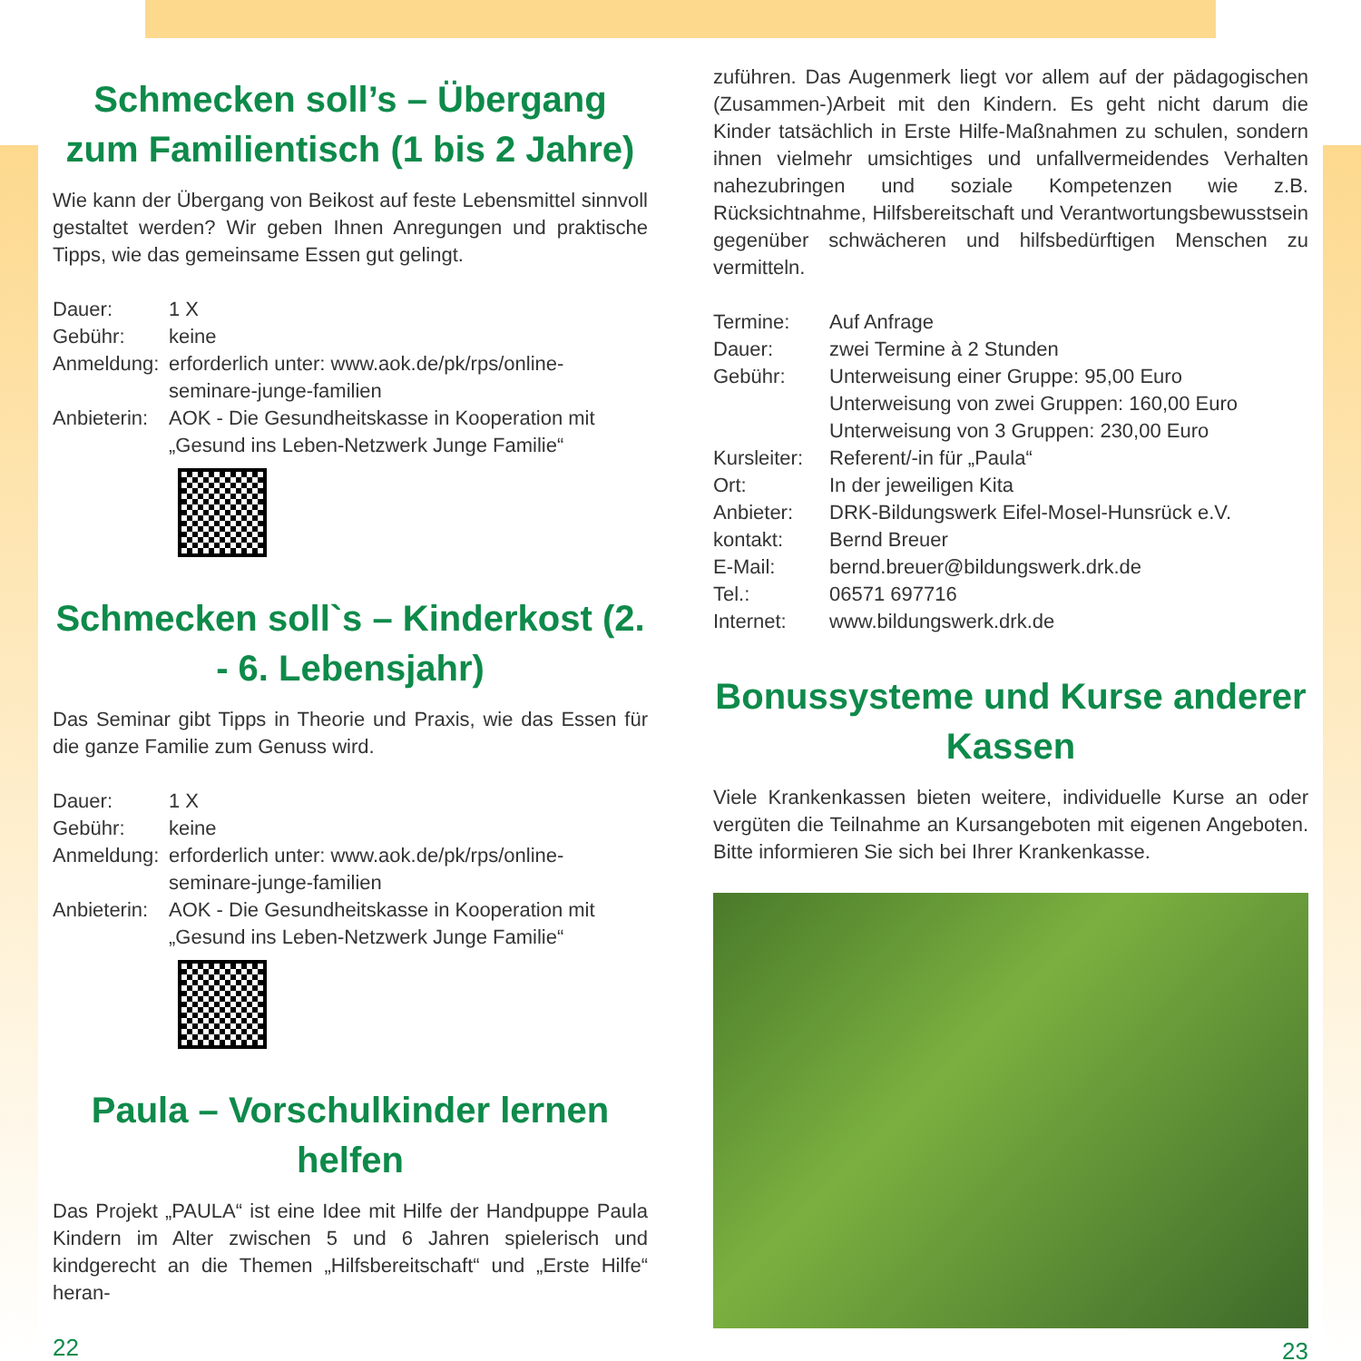Schmecken soll’s – Übergang zum Familientisch (1 bis 2 Jahre)
Wie kann der Übergang von Beikost auf feste Lebensmittel sinnvoll gestaltet werden? Wir geben Ihnen Anregungen und praktische Tipps, wie das gemeinsame Essen gut gelingt.
Dauer: 1 X Gebühr: keine Anmeldung: erforderlich unter: www.aok.de/pk/rps/online-seminare-junge-familien Anbieterin: AOK - Die Gesundheitskasse in Kooperation mit „Gesund ins Leben-Netzwerk Junge Familie“
Schmecken soll`s – Kinderkost (2. - 6. Lebensjahr)
Das Seminar gibt Tipps in Theorie und Praxis, wie das Essen für die ganze Familie zum Genuss wird.
Dauer: 1 X Gebühr: keine Anmeldung: erforderlich unter: www.aok.de/pk/rps/online-seminare-junge-familien Anbieterin: AOK - Die Gesundheitskasse in Kooperation mit „Gesund ins Leben-Netzwerk Junge Familie“
Paula – Vorschulkinder lernen helfen
Das Projekt „PAULA“ ist eine Idee mit Hilfe der Handpuppe Paula Kindern im Alter zwischen 5 und 6 Jahren spielerisch und kindgerecht an die Themen „Hilfsbereitschaft“ und „Erste Hilfe“ heran-
22
zuführen. Das Augenmerk liegt vor allem auf der pädagogischen (Zusammen-)Arbeit mit den Kindern. Es geht nicht darum die Kinder tatsächlich in Erste Hilfe-Maßnahmen zu schulen, sondern ihnen vielmehr umsichtiges und unfallvermeidendes Verhalten nahezubringen und soziale Kompetenzen wie z.B. Rücksichtnahme, Hilfsbereitschaft und Verantwortungsbewusstsein gegenüber schwächeren und hilfsbedürftigen Menschen zu vermitteln.
Termine: Auf Anfrage Dauer: zwei Termine à 2 Stunden Gebühr: Unterweisung einer Gruppe: 95,00 Euro
Unterweisung von zwei Gruppen: 160,00 Euro
Unterweisung von 3 Gruppen: 230,00 Euro Kursleiter: Referent/-in für „Paula“Ort: In der jeweiligen Kita Anbieter: DRK-Bildungswerk Eifel-Mosel-Hunsrück e.V. kontakt: Bernd Breuer E-Mail: bernd.breuer@bildungswerk.drk.de Tel.: 06571 697716 Internet: www.bildungswerk.drk.de
Bonussysteme und Kurse anderer Kassen
Viele Krankenkassen bieten weitere, individuelle Kurse an oder vergüten die Teilnahme an Kursangeboten mit eigenen Angeboten. Bitte informieren Sie sich bei Ihrer Krankenkasse.
23